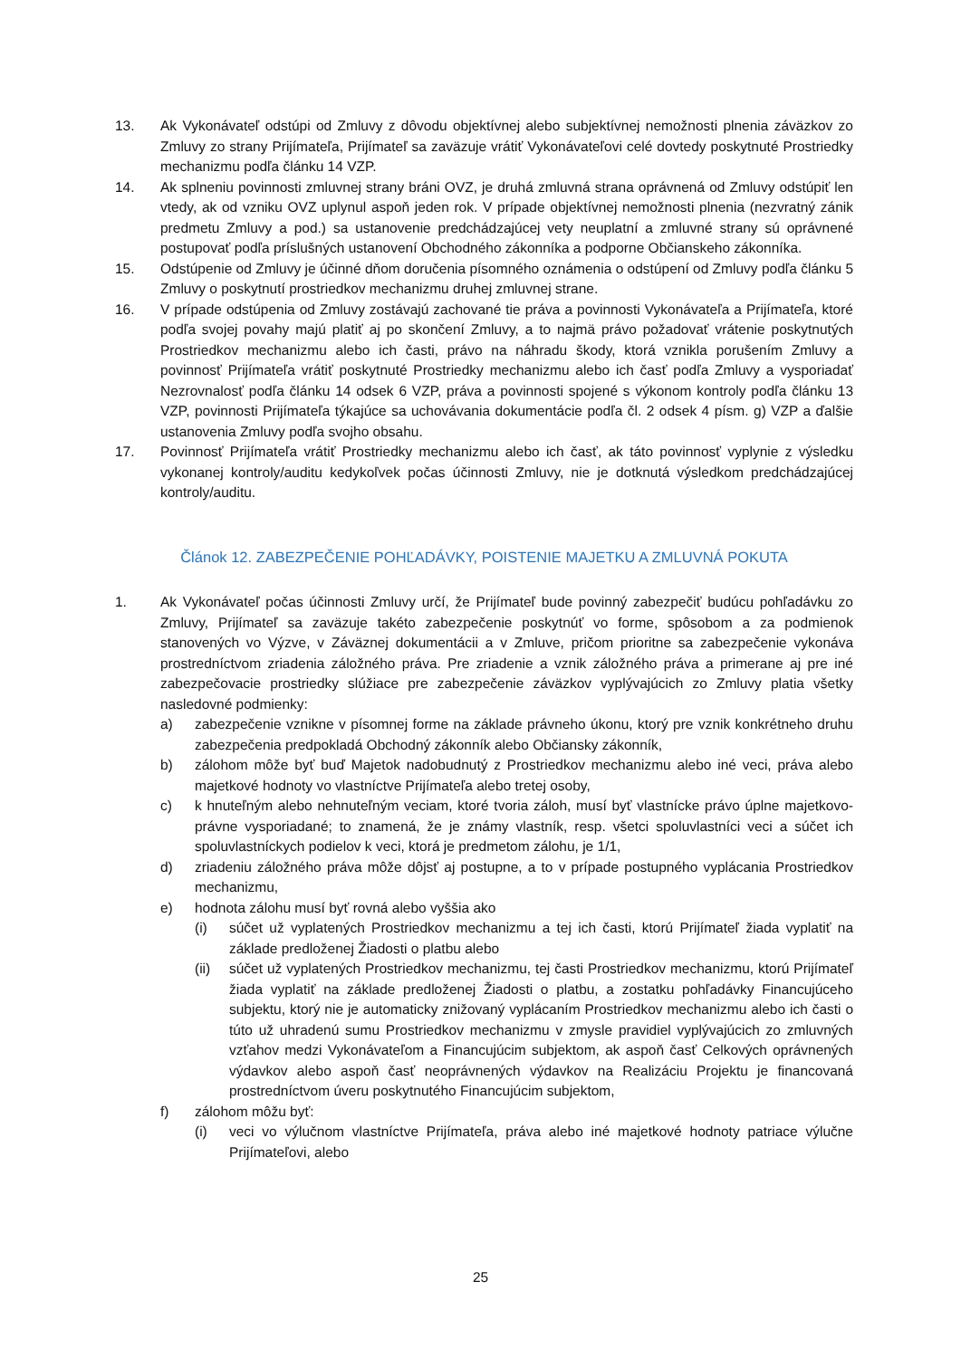13. Ak Vykonávateľ odstúpi od Zmluvy z dôvodu objektívnej alebo subjektívnej nemožnosti plnenia záväzkov zo Zmluvy zo strany Prijímateľa, Prijímateľ sa zaväzuje vrátiť Vykonávateľovi celé dovtedy poskytnuté Prostriedky mechanizmu podľa článku 14 VZP.
14. Ak splneniu povinnosti zmluvnej strany bráni OVZ, je druhá zmluvná strana oprávnená od Zmluvy odstúpiť len vtedy, ak od vzniku OVZ uplynul aspoň jeden rok. V prípade objektívnej nemožnosti plnenia (nezvratný zánik predmetu Zmluvy a pod.) sa ustanovenie predchádzajúcej vety neuplatní a zmluvné strany sú oprávnené postupovať podľa príslušných ustanovení Obchodného zákonníka a podporne Občianskeho zákonníka.
15. Odstúpenie od Zmluvy je účinné dňom doručenia písomného oznámenia o odstúpení od Zmluvy podľa článku 5 Zmluvy o poskytnutí prostriedkov mechanizmu druhej zmluvnej strane.
16. V prípade odstúpenia od Zmluvy zostávajú zachované tie práva a povinnosti Vykonávateľa a Prijímateľa, ktoré podľa svojej povahy majú platiť aj po skončení Zmluvy, a to najmä právo požadovať vrátenie poskytnutých Prostriedkov mechanizmu alebo ich časti, právo na náhradu škody, ktorá vznikla porušením Zmluvy a povinnosť Prijímateľa vrátiť poskytnuté Prostriedky mechanizmu alebo ich časť podľa Zmluvy a vysporiadať Nezrovnalosť podľa článku 14 odsek 6 VZP, práva a povinnosti spojené s výkonom kontroly podľa článku 13 VZP, povinnosti Prijímateľa týkajúce sa uchovávania dokumentácie podľa čl. 2 odsek 4 písm. g) VZP a ďalšie ustanovenia Zmluvy podľa svojho obsahu.
17. Povinnosť Prijímateľa vrátiť Prostriedky mechanizmu alebo ich časť, ak táto povinnosť vyplynie z výsledku vykonanej kontroly/auditu kedykoľvek počas účinnosti Zmluvy, nie je dotknutá výsledkom predchádzajúcej kontroly/auditu.
Článok 12. ZABEZPEČENIE POHĽADÁVKY, POISTENIE MAJETKU A ZMLUVNÁ POKUTA
1. Ak Vykonávateľ počas účinnosti Zmluvy určí, že Prijímateľ bude povinný zabezpečiť budúcu pohľadávku zo Zmluvy, Prijímateľ sa zaväzuje takéto zabezpečenie poskytnúť vo forme, spôsobom a za podmienok stanovených vo Výzve, v Záväznej dokumentácii a v Zmluve, pričom prioritne sa zabezpečenie vykonáva prostredníctvom zriadenia záložného práva. Pre zriadenie a vznik záložného práva a primerane aj pre iné zabezpečovacie prostriedky slúžiace pre zabezpečenie záväzkov vyplývajúcich zo Zmluvy platia všetky nasledovné podmienky:
a) zabezpečenie vznikne v písomnej forme na základe právneho úkonu, ktorý pre vznik konkrétneho druhu zabezpečenia predpokladá Obchodný zákonník alebo Občiansky zákonník,
b) zálohom môže byť buď Majetok nadobudnutý z Prostriedkov mechanizmu alebo iné veci, práva alebo majetkové hodnoty vo vlastníctve Prijímateľa alebo tretej osoby,
c) k hnuteľným alebo nehnuteľným veciam, ktoré tvoria záloh, musí byť vlastnícke právo úplne majetkovo-právne vysporiadané; to znamená, že je známy vlastník, resp. všetci spoluvlastníci veci a súčet ich spoluvlastníckych podielov k veci, ktorá je predmetom zálohu, je 1/1,
d) zriadeniu záložného práva môže dôjsť aj postupne, a to v prípade postupného vyplácania Prostriedkov mechanizmu,
e) hodnota zálohu musí byť rovná alebo vyššia ako
(i) súčet už vyplatených Prostriedkov mechanizmu a tej ich časti, ktorú Prijímateľ žiada vyplatiť na základe predloženej Žiadosti o platbu alebo
(ii) súčet už vyplatených Prostriedkov mechanizmu, tej časti Prostriedkov mechanizmu, ktorú Prijímateľ žiada vyplatiť na základe predloženej Žiadosti o platbu, a zostatku pohľadávky Financujúceho subjektu, ktorý nie je automaticky znižovaný vyplácaním Prostriedkov mechanizmu alebo ich časti o túto už uhradenú sumu Prostriedkov mechanizmu v zmysle pravidiel vyplývajúcich zo zmluvných vzťahov medzi Vykonávateľom a Financujúcim subjektom, ak aspoň časť Celkových oprávnených výdavkov alebo aspoň časť neoprávnených výdavkov na Realizáciu Projektu je financovaná prostredníctvom úveru poskytnutého Financujúcim subjektom,
f) zálohom môžu byť:
(i) veci vo výlučnom vlastníctve Prijímateľa, práva alebo iné majetkové hodnoty patriace výlučne Prijímateľovi, alebo
25